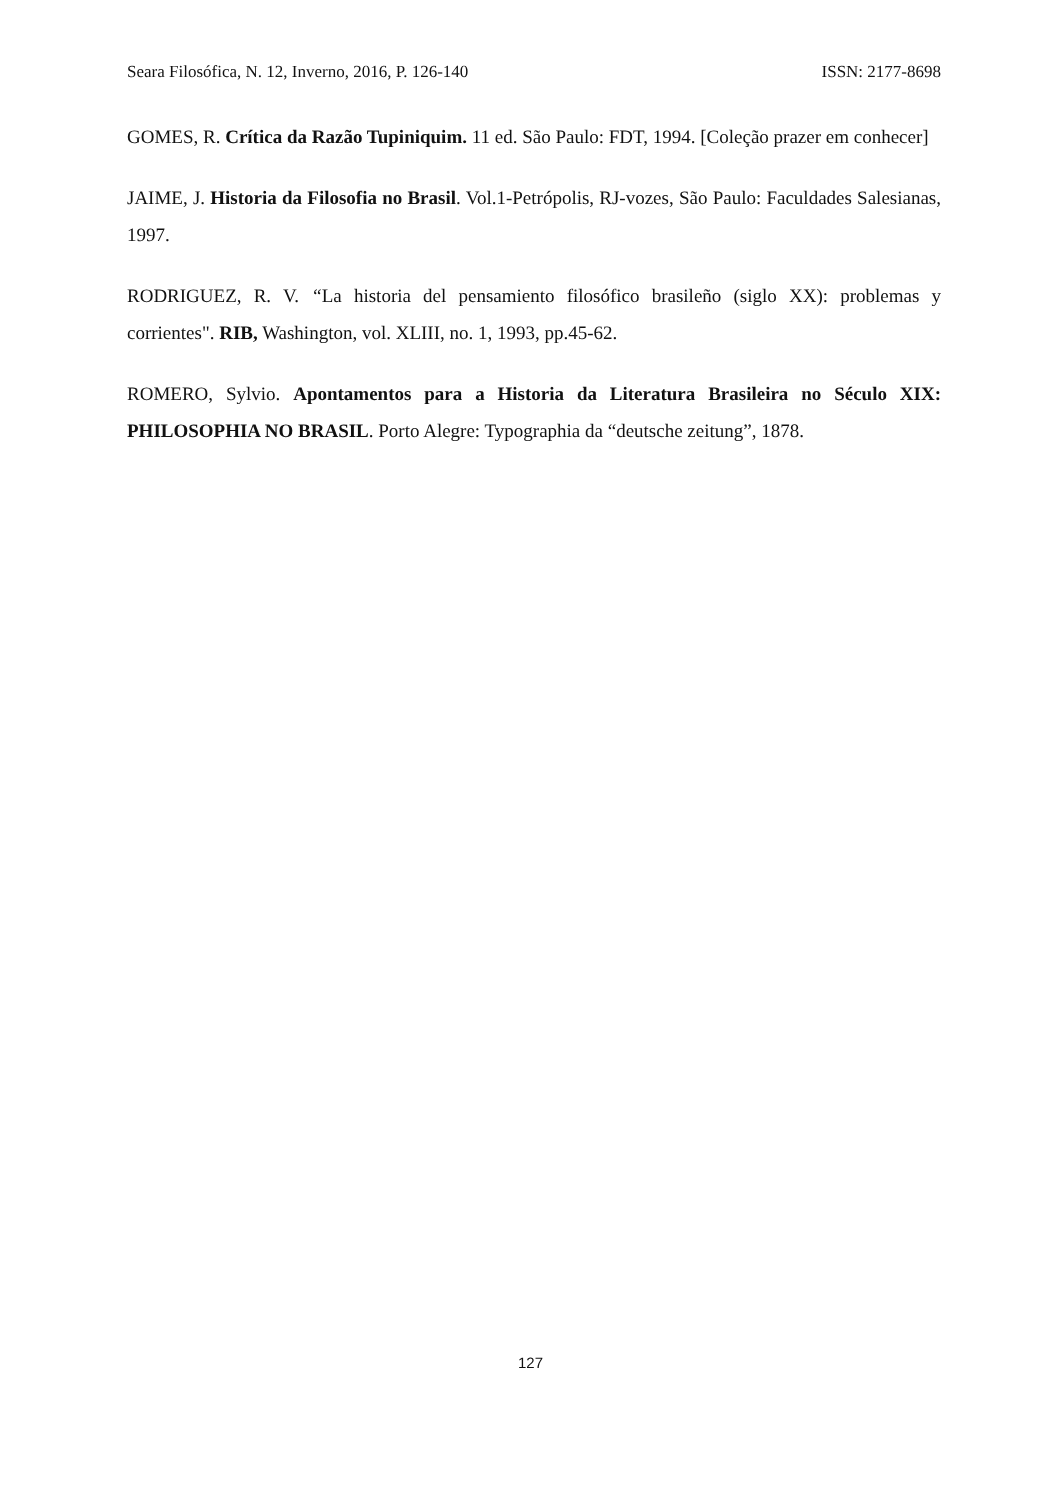Seara Filosófica, N. 12, Inverno, 2016, P. 126-140 ISSN: 2177-8698
GOMES, R. Crítica da Razão Tupiniquim. 11 ed. São Paulo: FDT, 1994. [Coleção prazer em conhecer]
JAIME, J. Historia da Filosofia no Brasil. Vol.1-Petrópolis, RJ-vozes, São Paulo: Faculdades Salesianas, 1997.
RODRIGUEZ, R. V. “La historia del pensamiento filosófico brasileño (siglo XX): problemas y corrientes". RIB, Washington, vol. XLIII, no. 1, 1993, pp.45-62.
ROMERO, Sylvio. Apontamentos para a Historia da Literatura Brasileira no Século XIX: PHILOSOPHIA NO BRASIL. Porto Alegre: Typographia da “deutsche zeitung”, 1878.
127